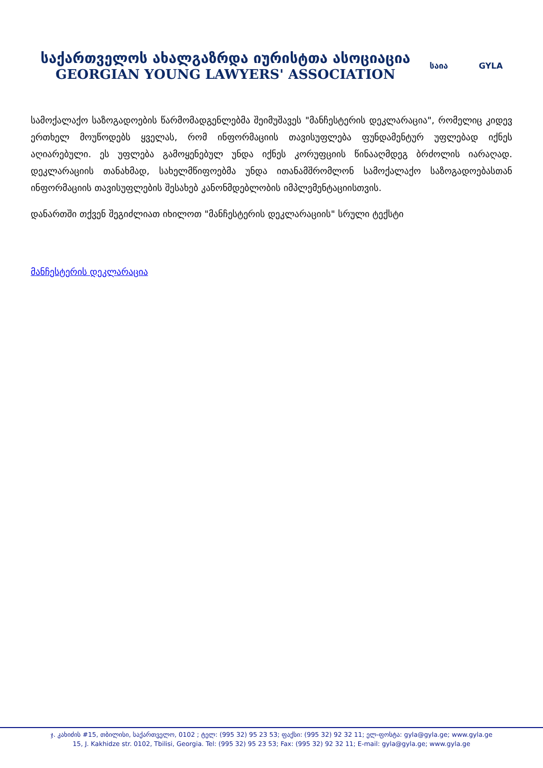საქართველოს ახალგაზრდა იურისტთა ასოციაცია
GEORGIAN YOUNG LAWYERS' ASSOCIATION
საია GYLA
სამოქალაქო საზოგადოების წარმომადგენლებმა შეიმუშავეს "მანჩესტერის დეკლარაცია", რომელიც კიდევ ერთხელ მოუწოდებს ყველას, რომ ინფორმაციის თავისუფლება ფუნდამენტურ უფლებად იქნეს აღიარებული. ეს უფლება გამოყენებულ უნდა იქნეს კორუფციის წინააღმდეგ ბრძოლის იარაღად. დეკლარაციის თანახმად, სახელმწიფოებმა უნდა ითანამშრომლონ სამოქალაქო საზოგადოებასთან ინფორმაციის თავისუფლების შესახებ კანონმდებლობის იმპლემენტაციისთვის.
დანართში თქვენ შეგიძლიათ იხილოთ "მანჩესტერის დეკლარაციის" სრული ტექსტი
მანჩესტერის დეკლარაცია
ჯ. კახიძის #15, თბილისი, საქართველო, 0102 ; ტელ: (995 32) 95 23 53; ფაქსი: (995 32) 92 32 11; ელ-ფოსტა: gyla@gyla.ge; www.gyla.ge
15, J. Kakhidze str. 0102, Tbilisi, Georgia. Tel: (995 32) 95 23 53; Fax: (995 32) 92 32 11; E-mail: gyla@gyla.ge; www.gyla.ge